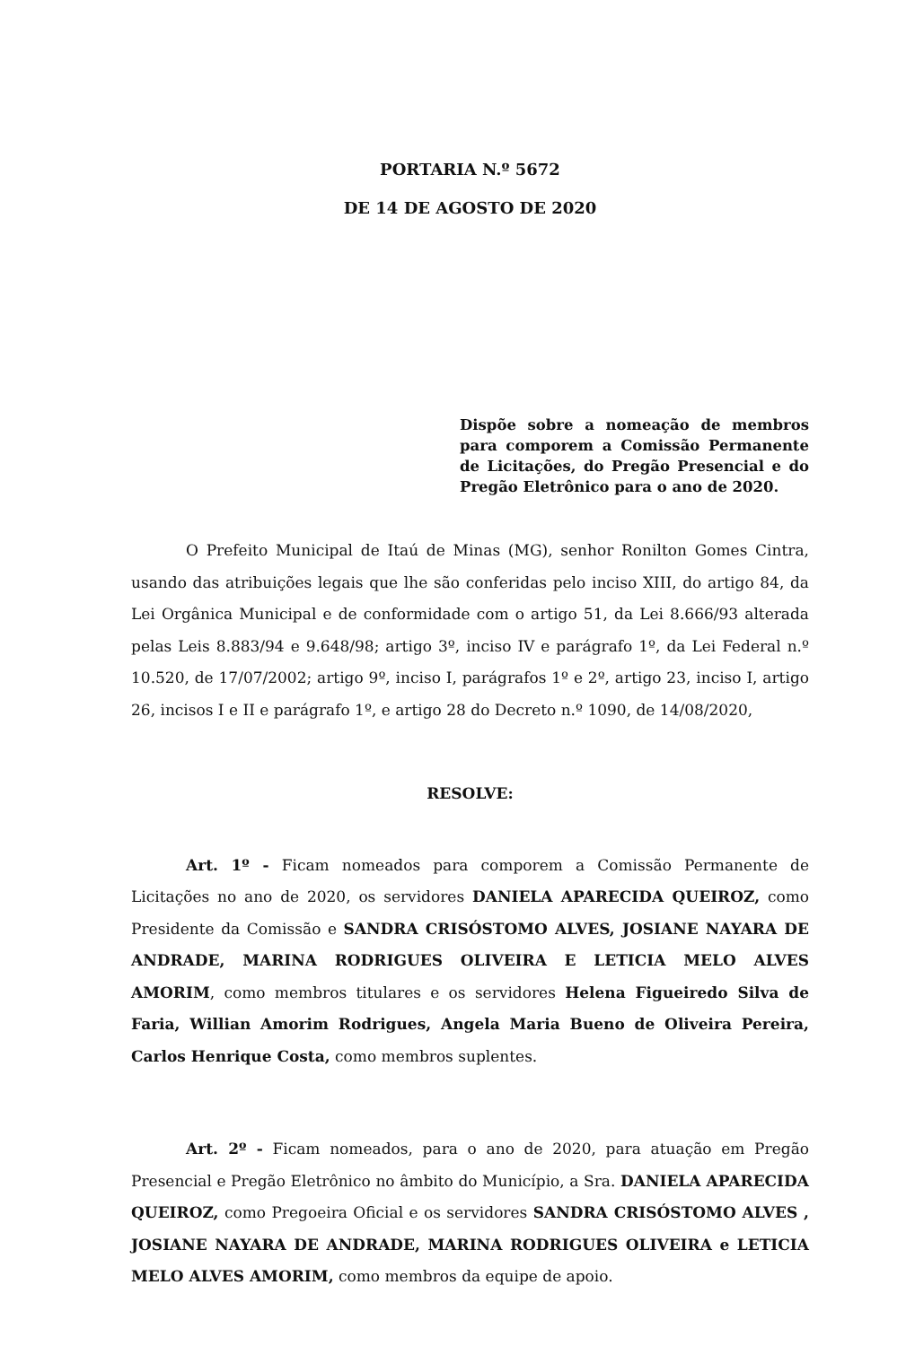PORTARIA N.º 5672
DE 14 DE AGOSTO DE 2020
Dispõe sobre a nomeação de membros para comporem a Comissão Permanente de Licitações, do Pregão Presencial e do Pregão Eletrônico para o ano de 2020.
O Prefeito Municipal de Itaú de Minas (MG), senhor Ronilton Gomes Cintra, usando das atribuições legais que lhe são conferidas pelo inciso XIII, do artigo 84, da Lei Orgânica Municipal e de conformidade com o artigo 51, da Lei 8.666/93 alterada pelas Leis 8.883/94 e 9.648/98; artigo 3º, inciso IV e parágrafo 1º, da Lei Federal n.º 10.520, de 17/07/2002; artigo 9º, inciso I, parágrafos 1º e 2º, artigo 23, inciso I, artigo 26, incisos I e II e parágrafo 1º, e artigo 28 do Decreto n.º 1090, de 14/08/2020,
RESOLVE:
Art. 1º - Ficam nomeados para comporem a Comissão Permanente de Licitações no ano de 2020, os servidores DANIELA APARECIDA QUEIROZ, como Presidente da Comissão e SANDRA CRISÓSTOMO ALVES, JOSIANE NAYARA DE ANDRADE, MARINA RODRIGUES OLIVEIRA E LETICIA MELO ALVES AMORIM, como membros titulares e os servidores Helena Figueiredo Silva de Faria, Willian Amorim Rodrigues, Angela Maria Bueno de Oliveira Pereira, Carlos Henrique Costa, como membros suplentes.
Art. 2º - Ficam nomeados, para o ano de 2020, para atuação em Pregão Presencial e Pregão Eletrônico no âmbito do Município, a Sra. DANIELA APARECIDA QUEIROZ, como Pregoeira Oficial e os servidores SANDRA CRISÓSTOMO ALVES , JOSIANE NAYARA DE ANDRADE, MARINA RODRIGUES OLIVEIRA e LETICIA MELO ALVES AMORIM, como membros da equipe de apoio.